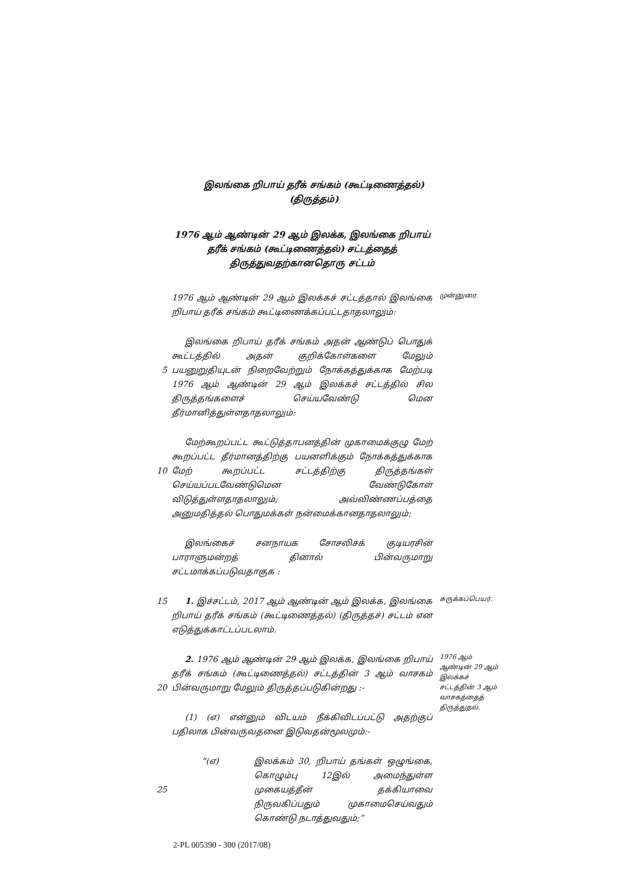இலங்கை றிபாய் தரீக் சங்கம் (கூட்டிணைத்தல்) (திருத்தம்)
1976 ஆம் ஆண்டின் 29 ஆம் இலக்க, இலங்கை றிபாய் தரீக் சங்கம் (கூட்டிணைத்தல்) சட்டத்தைத் திருத்துவதற்கானதொரு சட்டம்
1976 ஆம் ஆண்டின் 29 ஆம் இலக்கச் சட்டத்தால் இலங்கை றிபாய் தரீக் சங்கம் கூட்டிணைக்கப்பட்டதாதலாலும்:
முன்னுரை.
5 இலங்கை றிபாய் தரீக் சங்கம் அதன் ஆண்டுப் பொதுக் கூட்டத்தில் அதன் குறிக்கோள்களை மேலும் பயனுறுதியுடன் நிறைவேற்றும் நோக்கத்துக்காக மேற்படி 1976 ஆம் ஆண்டின் 29 ஆம் இலக்கச் சட்டத்தில் சில திருத்தங்களைச் செய்யவேண்டு மென தீர்மானித்துள்ளதாதலாலும்:
10 மேற்கூறப்பட்ட கூட்டுத்தாபனத்தின் முகாமைக்குழு மேற் கூறப்பட்ட தீர்மானத்திற்கு பயனளிக்கும் நோக்கத்துக்காக மேற் கூறப்பட்ட சட்டத்திற்கு திருத்தங்கள் செய்யப்படவேண்டுமென வேண்டுகோள் விடுத்துள்ளதாதலாலும்; அவ்விண்ணப்பத்தை அனுமதித்தல் பொதுமக்கள் நன்மைக்கானதாதலாலும்:
இலங்கைச் சனநாயக சோசலிசக் குடியரசின் பாராளுமன்றத் தினால் பின்வருமாறு சட்டமாக்கப்படுவதாகுக :
15 1. இச்சட்டம், 2017 ஆம் ஆண்டின் ஆம் இலக்க, இலங்கை றிபாய் தரீக் சங்கம் (கூட்டிணைத்தல்) (திருத்தச்) சட்டம் என எடுத்துக்காட்டப்படலாம்.
சுருக்கப்பெயர்.
20 2. 1976 ஆம் ஆண்டின் 29 ஆம் இலக்க, இலங்கை றிபாய் தரீக் சங்கம் (கூட்டிணைத்தல்) சட்டத்தின் 3 ஆம் வாசகம் பின்வருமாறு மேலும் திருத்தப்படுகின்றது :-
(1) (எ) என்னும் விடயம் நீக்கிவிடப்பட்டு அதற்குப் பதிலாக பின்வருவதனை இடுவதன்மூலமும்:-
1976 ஆம் ஆண்டின் 29 ஆம் இலக்கச் சட்டத்தின் 3 ஆம் வாசகத்தைத் திருத்துதல்.
25 “(எ) இலக்கம் 30, றிபாய் தங்கள் ஒழுங்கை, கொழும்பு 12இல் அமைந்துள்ள முகையத்தீன் தக்கியாவை நிருவகிப்பதும் முகாமைசெய்வதும் கொண்டு நடாத்துவதும்;”
2-PL 005390 - 300 (2017/08)